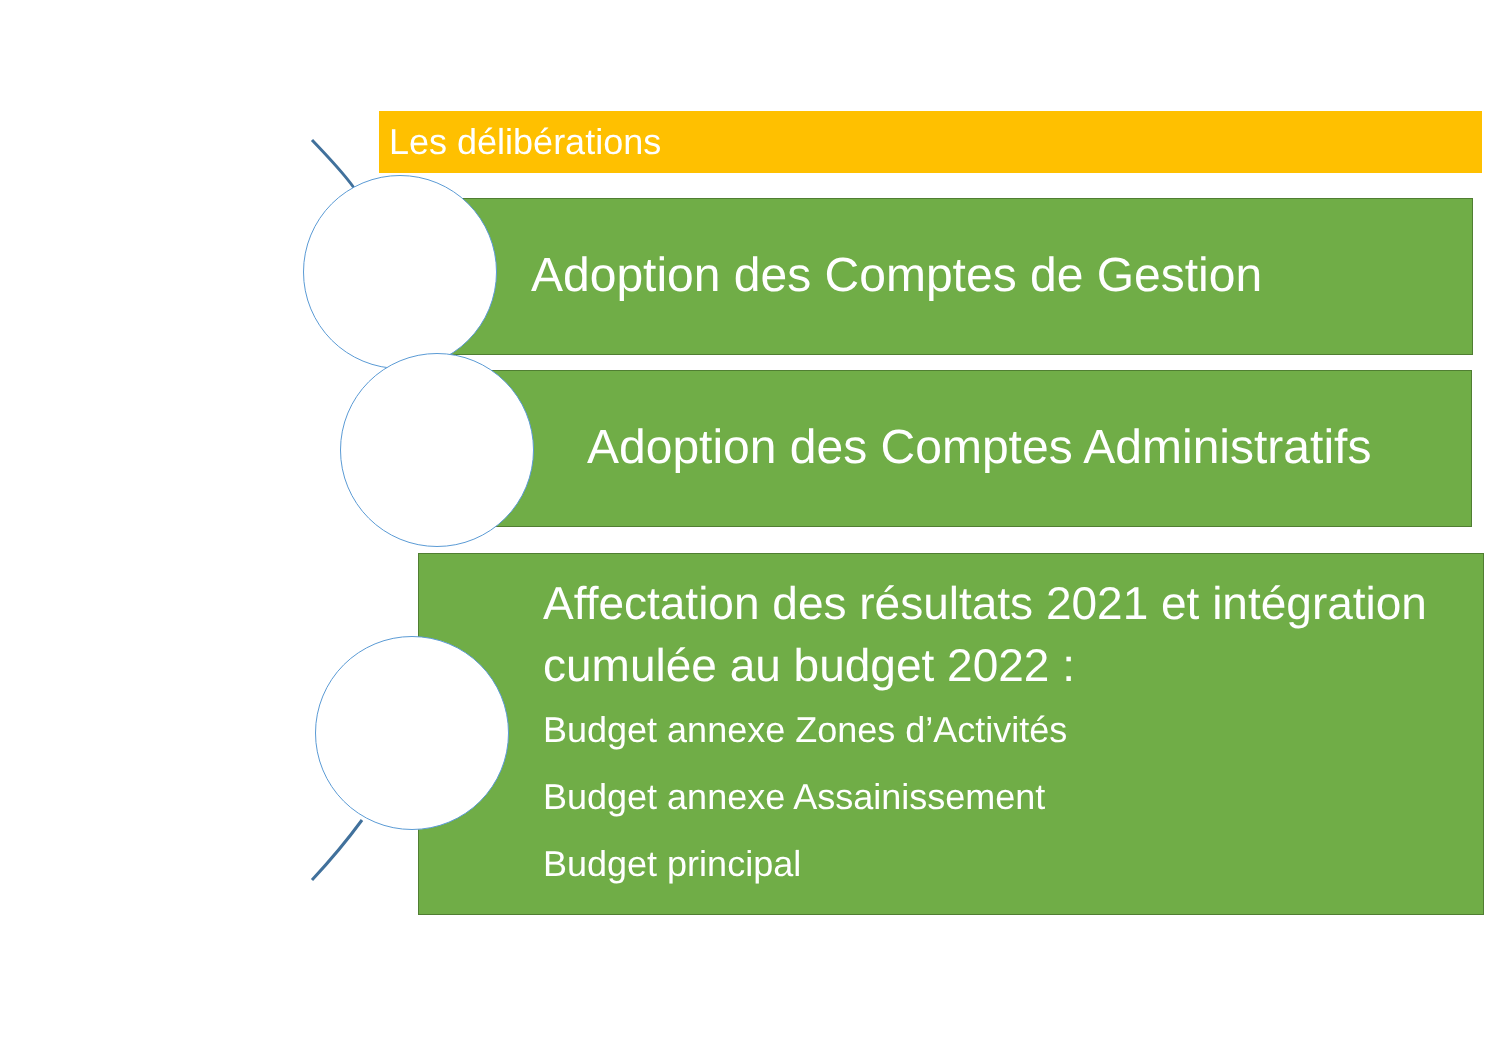Les délibérations
Adoption des Comptes de Gestion
Adoption des Comptes Administratifs
Affectation des résultats 2021 et intégration cumulée au budget 2022 :
Budget annexe Zones d’Activités
Budget annexe Assainissement
Budget principal